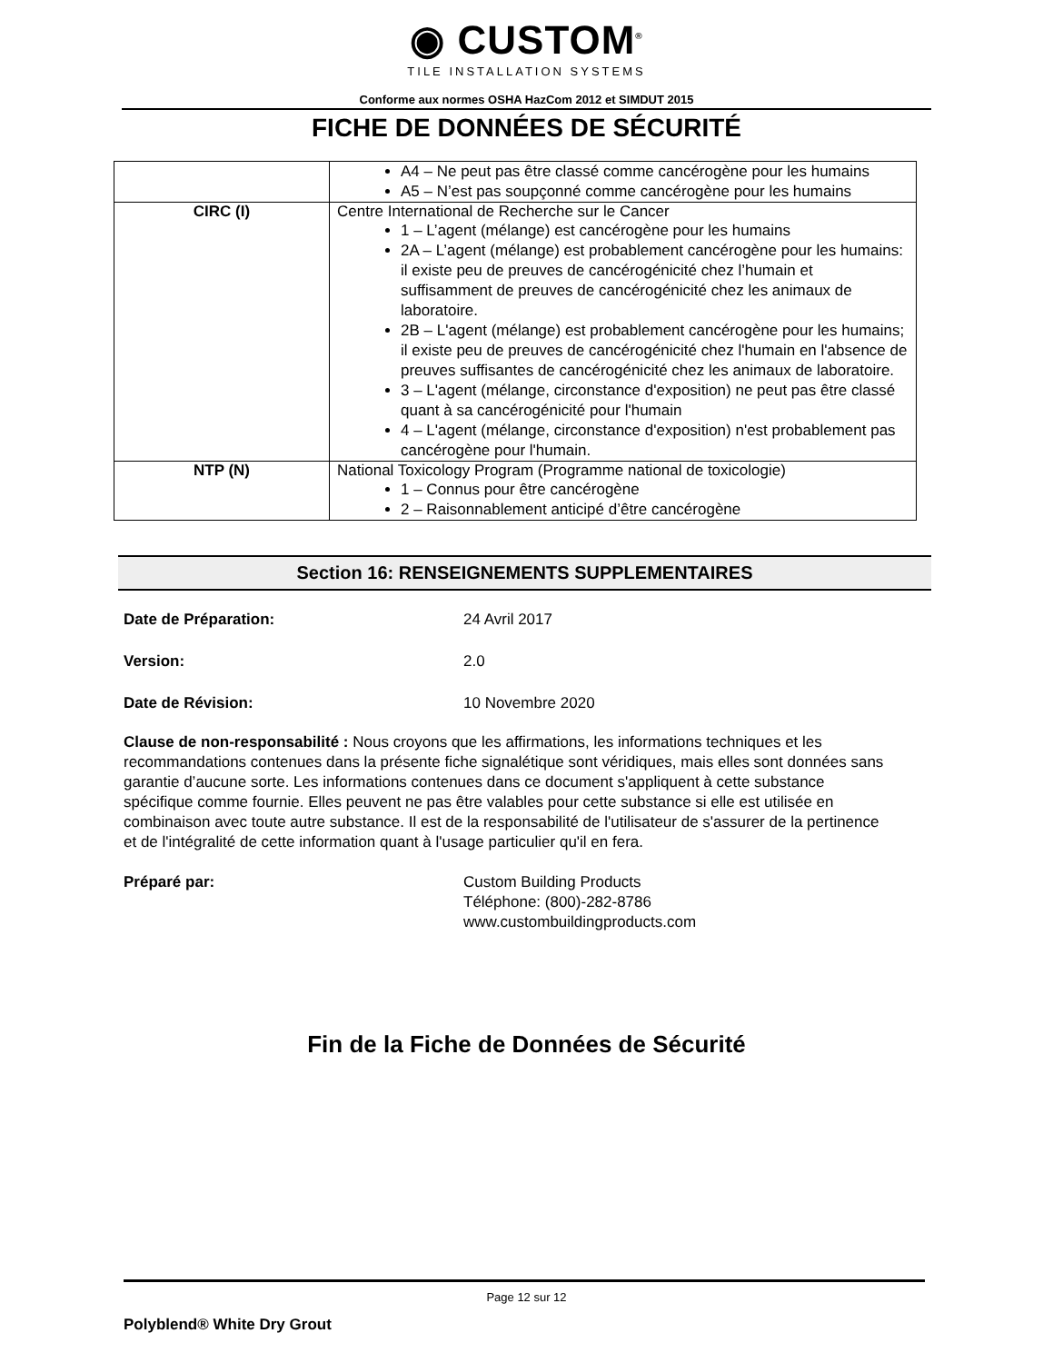◉ CUSTOM<sup>®</sup>
TILE INSTALLATION SYSTEMS
Conforme aux normes OSHA HazCom 2012 et SIMDUT 2015
FICHE DE DONNÉES DE SÉCURITÉ
| | A4 – Ne peut pas être classé comme cancérogène pour les humains A5 – N’est pas soupçonné comme cancérogène pour les humains |
| CIRC (I) | Centre International de Recherche sur le Cancer 1 – L’agent (mélange) est cancérogène pour les humains 2A – L’agent (mélange) est probablement cancérogène pour les humains: il existe peu de preuves de cancérogénicité chez l’humain et suffisamment de preuves de cancérogénicité chez les animaux de laboratoire. 2B – L'agent (mélange) est probablement cancérogène pour les humains; il existe peu de preuves de cancérogénicité chez l'humain en l'absence de preuves suffisantes de cancérogénicité chez les animaux de laboratoire. 3 – L'agent (mélange, circonstance d'exposition) ne peut pas être classé quant à sa cancérogénicité pour l'humain 4 – L'agent (mélange, circonstance d'exposition) n'est probablement pas cancérogène pour l'humain. |
| NTP (N) | National Toxicology Program (Programme national de toxicologie) 1 – Connus pour être cancérogène 2 – Raisonnablement anticipé d’être cancérogène |
Section 16: RENSEIGNEMENTS SUPPLEMENTAIRES
Date de Préparation: 24 Avril 2017
Version: 2.0
Date de Révision: 10 Novembre 2020
Clause de non-responsabilité : Nous croyons que les affirmations, les informations techniques et les recommandations contenues dans la présente fiche signalétique sont véridiques, mais elles sont données sans garantie d’aucune sorte. Les informations contenues dans ce document s'appliquent à cette substance spécifique comme fournie. Elles peuvent ne pas être valables pour cette substance si elle est utilisée en combinaison avec toute autre substance. Il est de la responsabilité de l'utilisateur de s'assurer de la pertinence et de l'intégralité de cette information quant à l'usage particulier qu'il en fera.
Préparé par: Custom Building Products
Téléphone: (800)-282-8786
www.custombuildingproducts.com
Fin de la Fiche de Données de Sécurité
Page 12 sur 12
Polyblend® White Dry Grout